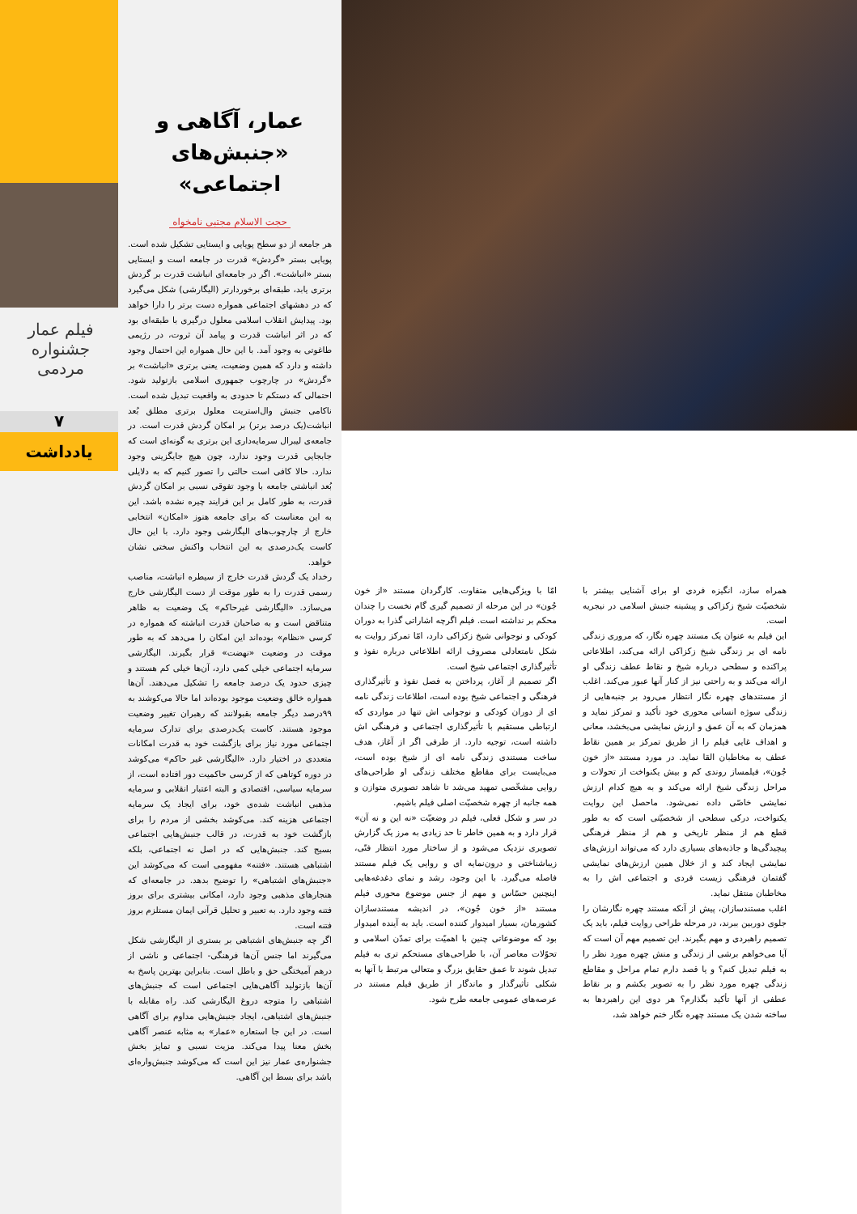فیلم عمار
جشنواره مردمی
۷
یادداشت
عمار، آگاهی و
«جنبش‌های اجتماعی»
حجت الاسلام مجتبی نامخواه
هر جامعه از دو سطح پویایی و ایستایی تشکیل شده است. پویایی بستر «گردش» قدرت در جامعه است و ایستایی بستر «انباشت». اگر در جامعه‌ای انباشت قدرت بر گردش برتری یابد، طبقه‌ای برخوردارتر (الیگارشی) شکل می‌گیرد که در دهشهای اجتماعی همواره دست برتر را دارا خواهد بود. پیدایش انقلاب اسلامی معلول درگیری با طبقه‌ای بود که در اثر انباشت قدرت و پیامد آن ثروت، در رژیمی طاغوتی به وجود آمد. با این حال همواره این احتمال وجود داشته و دارد که همین وضعیت، یعنی برتری «انباشت» بر «گردش» در چارچوب جمهوری اسلامی بازتولید شود. احتمالی که دستکم تا حدودی به واقعیت تبدیل شده است. ناکامی جنبش وال‌استریت معلول برتری مطلق بُعد انباشت(یک درصد برتر) بر امکان گردش قدرت است. در جامعه‌ی لیبرال سرمایه‌داری این برتری به گونه‌ای است که جابجایی قدرت وجود ندارد، چون هیچ جایگزینی وجود ندارد. حالا کافی است حالتی را تصور کنیم که به دلایلی بُعد انباشتی جامعه با وجود تفوقی نسبی بر امکان گردش قدرت، به طور کامل بر این فرایند چیره نشده باشد. این به این معناست که برای جامعه هنوز «امکان» انتخابی خارج از چارچوب‌های الیگارشی وجود دارد. با این حال کاست یک‌درصدی به این انتخاب واکنش سختی نشان خواهد.
رخداد یک گردش قدرت خارج از سیطره انباشت، مناصب رسمی قدرت را به طور موقت از دست الیگارشی خارج می‌سازد. «الیگارشی غیرحاکم» یک وضعیت به ظاهر متناقض است و به صاحبان قدرت انباشته که همواره در کرسی «نظام» بوده‌اند این امکان را می‌دهد که به طور موقت در وضعیت «نهضت» قرار بگیرند. الیگارشی سرمایه اجتماعی خیلی کمی دارد، آن‌ها خیلی کم هستند و چیزی حدود یک درصد جامعه را تشکیل می‌دهند. آن‌ها همواره خالق وضعیت موجود بوده‌اند اما حالا می‌کوشند به ۹۹درصد دیگر جامعه بقبولانند که رهبران تغییر وضعیت موجود هستند. کاست یک‌درصدی برای تدارک سرمایه اجتماعی مورد نیاز برای بازگشت خود به قدرت امکانات متعددی در اختیار دارد. «الیگارشی غیر حاکم» می‌کوشد در دوره کوتاهی که از کرسی حاکمیت دور افتاده است، از سرمایه سیاسی، اقتصادی و البته اعتبار انقلابی و سرمایه مذهبی انباشت شده‌ی خود، برای ایجاد یک سرمایه اجتماعی هزینه کند. می‌کوشد بخشی از مردم را برای بازگشت خود به قدرت، در قالب جنبش‌هایی اجتماعی بسیج کند. جنبش‌هایی که در اصل نه اجتماعی، بلکه اشتباهی هستند. «فتنه» مفهومی است که می‌کوشد این «جنبش‌های اشتباهی» را توضیح بدهد. در جامعه‌ای که هنجارهای مذهبی وجود دارد، امکانی بیشتری برای بروز فتنه وجود دارد. به تعبیر و تحلیل قرآنی ایمان مستلزم بروز فتنه است.
اگر چه جنبش‌های اشتباهی بر بستری از الیگارشی شکل می‌گیرند اما جنس آن‌ها فرهنگی- اجتماعی و ناشی از درهم آمیختگی حق و باطل است. بنابراین بهترین پاسخ به آن‌ها بازتولید آگاهی‌هایی اجتماعی است که جنبش‌های اشتباهی را متوجه دروغ الیگارشی کند. راه مقابله با جنبش‌های اشتباهی، ایجاد جنبش‌هایی مداوم برای آگاهی است. در این جا استعاره «عمار» به مثابه عنصر آگاهی بخش معنا پیدا می‌کند. مزیت نسبی و تمایز بخش جشنواره‌ی عمار نیز این است که می‌کوشد جنبش‌واره‌ای باشد برای بسط این آگاهی.
همراه سازد، انگیزه فردی او برای آشنایی بیشتر با شخصیّت شیخ زکزاکی و پیشینه جنبش اسلامی در نیجریه است.
این فیلم به عنوان یک مستند چهره نگار، که مروری زندگی نامه ای بر زندگی شیخ زکزاکی ارائه می‌کند، اطلاعاتی پراکنده و سطحی درباره شیخ و نقاط عطف زندگی او ارائه می‌کند و به راحتی نیز از کنار آنها عبور می‌کند. اغلب از مستندهای چهره نگار انتظار می‌رود بر جنبه‌هایی از زندگی سوژه انسانی محوری خود تأکید و تمرکز نماید و همزمان که به آن عمق و ارزش نمایشی می‌بخشد، معانی و اهداف غایی فیلم را از طریق تمرکز بر همین نقاط عطف به مخاطبان القا نماید. در مورد مستند «از خون جُون»، فیلمساز روندی کم و بیش یکنواخت از تحولات و مراحل زندگی شیخ ارائه می‌کند و به هیچ کدام ارزش نمایشی خاصّی داده نمی‌شود. ماحصل این روایت یکنواخت، درکی سطحی از شخصیّتی است که به طور قطع هم از منظر تاریخی و هم از منظر فرهنگی پیچیدگی‌ها و جاذبه‌های بسیاری دارد که می‌تواند ارزش‌های نمایشی ایجاد کند و از خلال همین ارزش‌های نمایشی گفتمان فرهنگی زیست فردی و اجتماعی اش را به مخاطبان منتقل نماید.
اغلب مستندسازان، پیش از آنکه مستند چهره نگارشان را جلوی دوربین ببرند، در مرحله طراحی روایت فیلم، باید یک تصمیم راهبردی و مهم بگیرند. این تصمیم مهم آن است که آیا می‌خواهم برشی از زندگی و منش چهره مورد نظر را به فیلم تبدیل کنم؟ و یا قصد دارم تمام مراحل و مقاطع زندگی چهره مورد نظر را به تصویر بکشم و بر نقاط عطفی از آنها تأکید بگذارم؟ هر دوی این راهبردها به ساخته شدن یک مستند چهره نگار ختم خواهد شد،
امّا با ویژگی‌هایی متفاوت. کارگردان مستند «از خون جُون» در این مرحله از تصمیم گیری گام نخست را چندان محکم بر نداشته است. فیلم اگرچه اشاراتی گذرا به دوران کودکی و نوجوانی شیخ زکزاکی دارد، امّا تمرکز روایت به شکل نامتعادلی مصروف ارائه اطلاعاتی درباره نفوذ و تأثیرگذاری اجتماعی شیخ است.
اگر تصمیم از آغاز، پرداختن به فصل نفوذ و تأثیرگذاری فرهنگی و اجتماعی شیخ بوده است، اطلاعات زندگی نامه ای از دوران کودکی و نوجوانی اش تنها در مواردی که ارتباطی مستقیم با تأثیرگذاری اجتماعی و فرهنگی اش داشته است، توجیه دارد. از طرفی اگر از آغاز، هدف ساخت مستندی زندگی نامه ای از شیخ بوده است، می‌بایست برای مقاطع مختلف زندگی او طراحی‌های روایی مشخّصی تمهید می‌شد تا شاهد تصویری متوازن و همه جانبه از چهره شخصیّت اصلی فیلم باشیم.
در سر و شکل فعلی، فیلم در وضعیّت «نه این و نه آن» قرار دارد و به همین خاطر تا حد زیادی به مرز یک گزارش تصویری نزدیک می‌شود و از ساختار مورد انتظار فنّی، زیباشناختی و درون‌نمایه ای و روایی یک فیلم مستند فاصله می‌گیرد. با این وجود، رشد و نمای دغدغه‌هایی اینچنین حسّاس و مهم از جنس موضوع محوری فیلم مستند «از خون جُون»، در اندیشه مستندسازان کشورمان، بسیار امیدوار کننده است. باید به آینده امیدوار بود که موضوعاتی چنین با اهمیّت برای تمدّن اسلامی و تحوّلات معاصر آن، با طراحی‌های مستحکم تری به فیلم تبدیل شوند تا عمق حقایق بزرگ و متعالی مرتبط با آنها به شکلی تأثیرگذار و ماندگار از طریق فیلم مستند در عرصه‌های عمومی جامعه طرح شود.